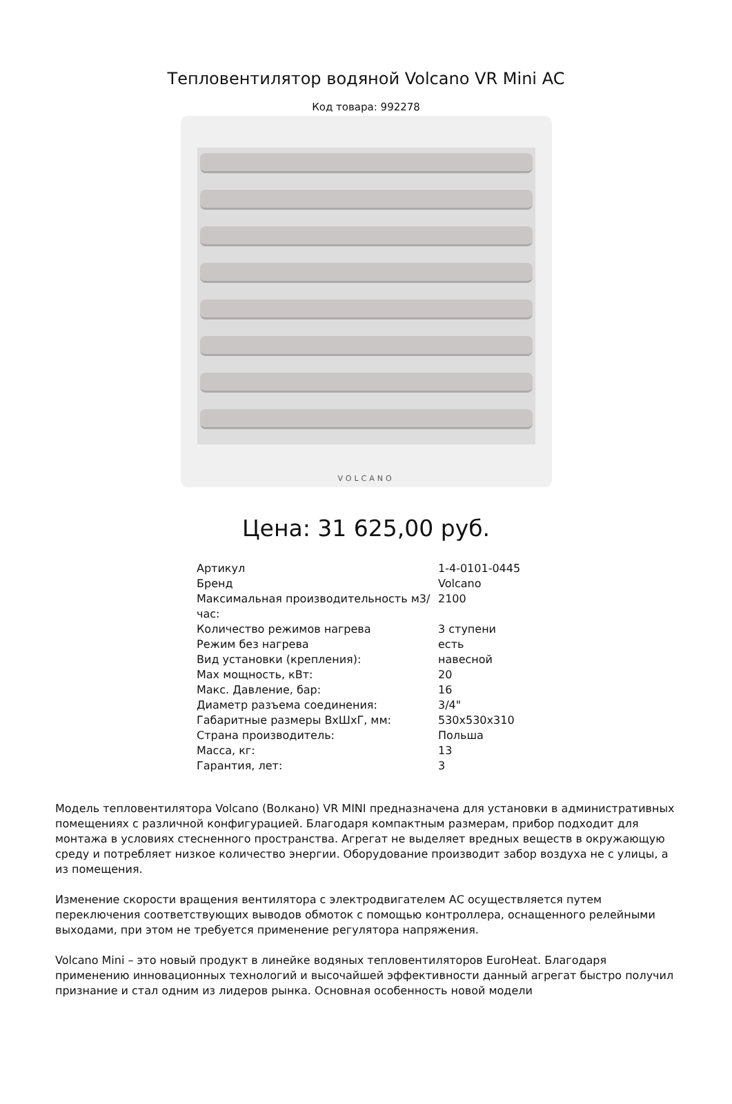Тепловентилятор водяной Volcano VR Mini AC
Код товара: 992278
VOLCANO
Цена: 31 625,00 руб.
| Артикул | 1-4-0101-0445 |
| Бренд | Volcano |
| Максимальная производительность м3/час: | 2100 |
| Количество режимов нагрева | 3 ступени |
| Режим без нагрева | есть |
| Вид установки (крепления): | навесной |
| Мах мощность, кВт: | 20 |
| Макс. Давление, бар: | 16 |
| Диаметр разъема соединения: | 3/4" |
| Габаритные размеры ВхШхГ, мм: | 530x530x310 |
| Страна производитель: | Польша |
| Масса, кг: | 13 |
| Гарантия, лет: | 3 |
Модель тепловентилятора Volcano (Волкано) VR MINI предназначена для установки в административных помещениях с различной конфигурацией. Благодаря компактным размерам, прибор подходит для монтажа в условиях стесненного пространства. Агрегат не выделяет вредных веществ в окружающую среду и потребляет низкое количество энергии. Оборудование производит забор воздуха не с улицы, а из помещения.
Изменение скорости вращения вентилятора с электродвигателем АС осуществляется путем переключения соответствующих выводов обмоток с помощью контроллера, оснащенного релейными выходами, при этом не требуется применение регулятора напряжения.
Volcano Mini – это новый продукт в линейке водяных тепловентиляторов EuroHeat. Благодаря применению инновационных технологий и высочайшей эффективности данный агрегат быстро получил признание и стал одним из лидеров рынка. Основная особенность новой модели